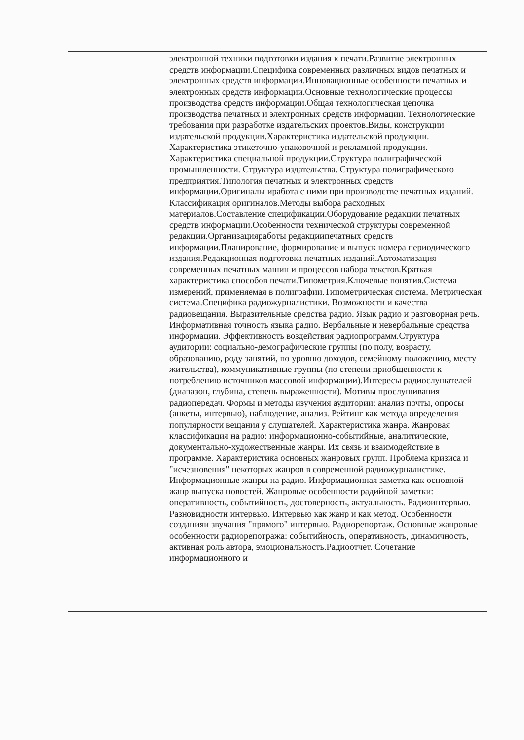| | электронной техники подготовки издания к печати.Развитие электронных средств информации.Специфика современных различных видов печатных и электронных средств информации.Инновационные особенности печатных и электронных средств информации.Основные технологические процессы производства средств информации.Общая технологическая цепочка производства печатных и электронных средств информации. Технологические требования при разработке издательских проектов.Виды, конструкции издательской продукции.Характеристика издательской продукции. Характеристика этикеточно-упаковочной и рекламной продукции. Характеристика специальной продукции.Структура полиграфической промышленности. Структура издательства. Структура полиграфического предприятия.Типология печатных и электронных средств информации.Оригиналы иработа с ними при производстве печатных изданий. Классификация оригиналов.Методы выбора расходных материалов.Составление спецификации.Оборудование редакции печатных средств информации.Особенности технической структуры современной редакции.Организацияработы редакциипечатных средств информации.Планирование, формирование и выпуск номера периодического издания.Редакционная подготовка печатных изданий.Автоматизация современных печатных машин и процессов набора текстов.Краткая характеристика способов печати.Типометрия.Ключевые понятия.Система измерений, применяемая в полиграфии.Типометрическая система. Метрическая система.Специфика радиожурналистики. Возможности и качества радиовещания. Выразительные средства радио. Язык радио и разговорная речь. Информативная точность языка радио. Вербальные и невербальные средства информации. Эффективность воздействия радиопрограмм.Структура аудитории: социально-демографические группы (по полу, возрасту, образованию, роду занятий, по уровню доходов, семейному положению, месту жительства), коммуникативные группы (по степени приобщенности к потреблению источников массовой информации).Интересы радиослушателей (диапазон, глубина, степень выраженности). Мотивы прослушивания радиопередач. Формы и методы изучения аудитории: анализ почты, опросы (анкеты, интервью), наблюдение, анализ. Рейтинг как метода определения популярности вещания у слушателей. Характеристика жанра. Жанровая классификация на радио: информационно-событийные, аналитические, документально-художественные жанры. Их связь и взаимодействие в программе. Характеристика основных жанровых групп. Проблема кризиса и "исчезновения" некоторых жанров в современной радиожурналистике. Информационные жанры на радио. Информационная заметка как основной жанр выпуска новостей. Жанровые особенности радийной заметки: оперативность, событийность, достоверность, актуальность. Радиоинтервью. Разновидности интервью. Интервью как жанр и как метод. Особенности созданияи звучания "прямого" интервью. Радиорепортаж. Основные жанровые особенности радиорепотража: событийность, оперативность, динамичность, активная роль автора, эмоциональность.Радиоотчет. Сочетание информационного и |